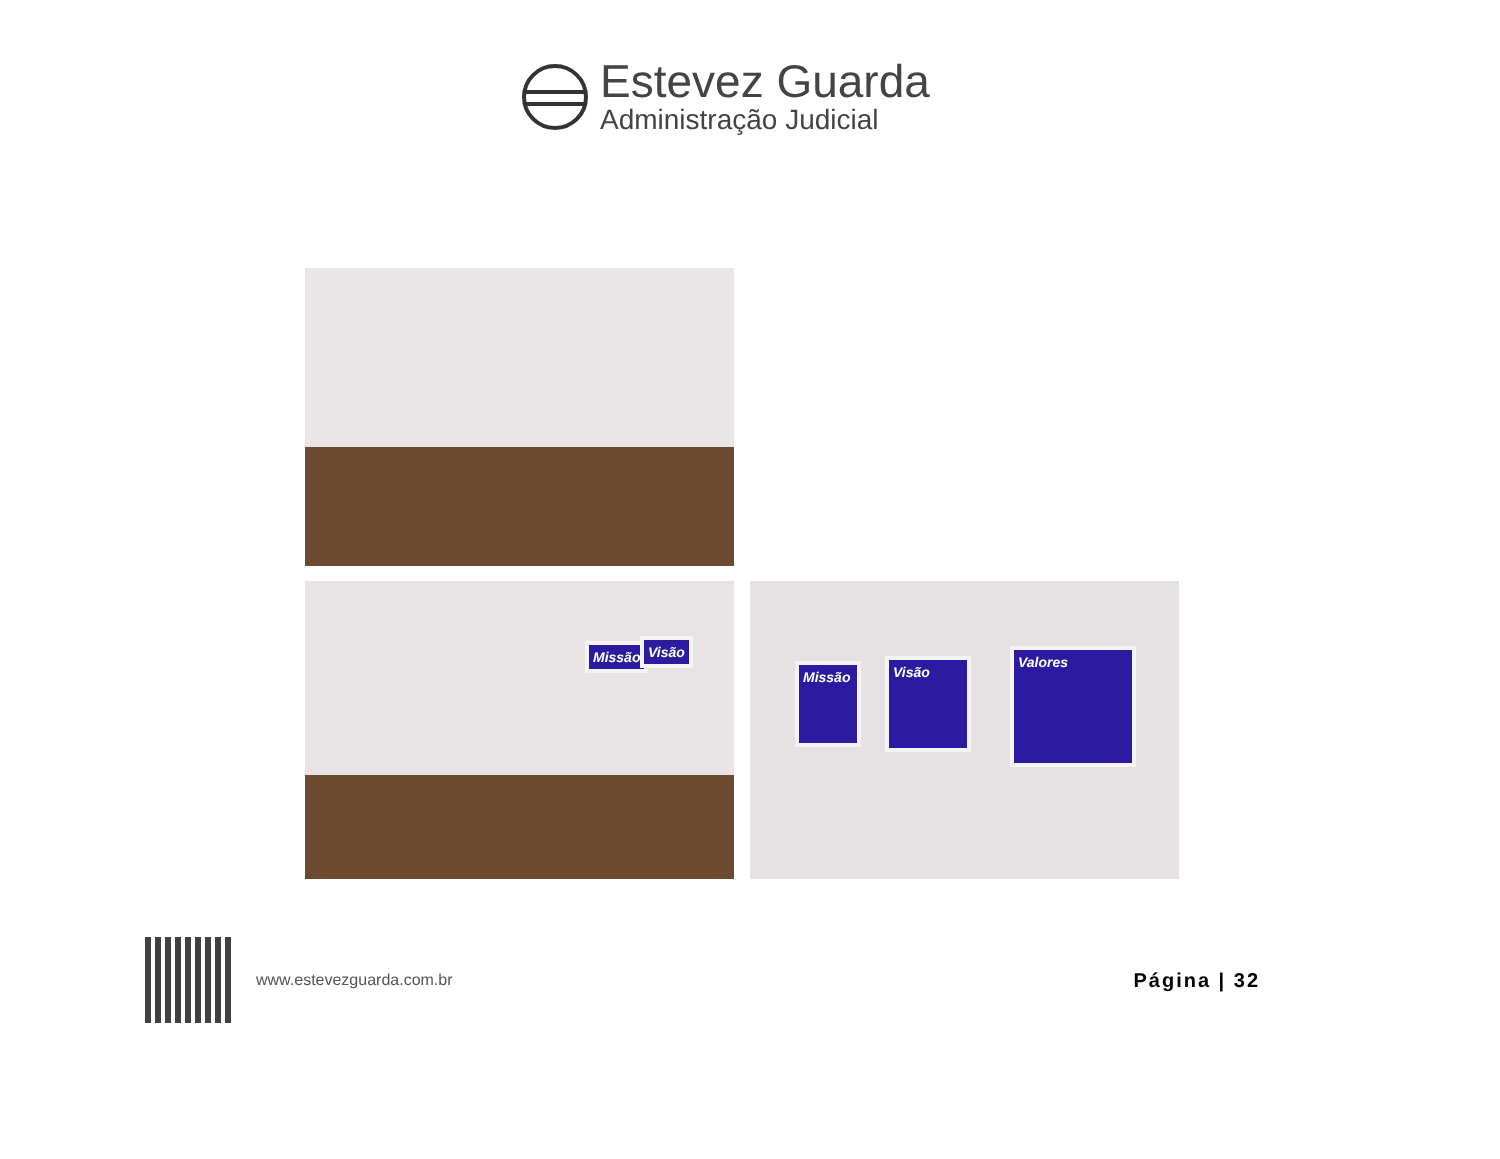Estevez Guarda
Administração Judicial
Missão Visão
Missão
Visão
Valores
www.estevezguarda.com.br
Página | 32